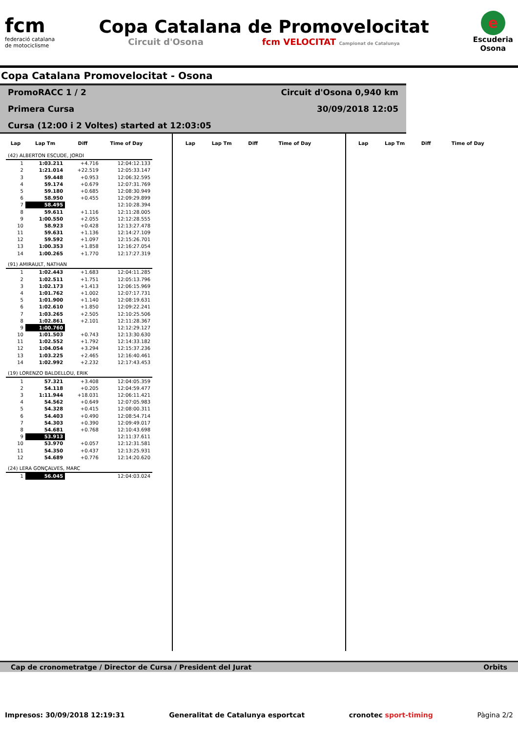fcm
federació catalana
de motociclisme
Copa Catalana de Promovelocitat
Circuit d'Osona fcm VELOCITAT Campionat de Catalunya
e
Escuderia
Osona
Copa Catalana Promovelocitat - Osona
PromoRACC 1 / 2
Circuit d'Osona 0,940 km
Primera Cursa
30/09/2018 12:05
Cursa (12:00 i 2 Voltes) started at 12:03:05
| Lap | Lap Tm | Diff | Time of Day |
| --- | --- | --- | --- |
| (42) ALBERTON ESCUDE, JORDI | | | |
| 1 | 1:03.211 | +4.716 | 12:04:12.133 |
| 2 | 1:21.014 | +22.519 | 12:05:33.147 |
| 3 | 59.448 | +0.953 | 12:06:32.595 |
| 4 | 59.174 | +0.679 | 12:07:31.769 |
| 5 | 59.180 | +0.685 | 12:08:30.949 |
| 6 | 58.950 | +0.455 | 12:09:29.899 |
| 7 | 58.495 | | 12:10:28.394 |
| 8 | 59.611 | +1.116 | 12:11:28.005 |
| 9 | 1:00.550 | +2.055 | 12:12:28.555 |
| 10 | 58.923 | +0.428 | 12:13:27.478 |
| 11 | 59.631 | +1.136 | 12:14:27.109 |
| 12 | 59.592 | +1.097 | 12:15:26.701 |
| 13 | 1:00.353 | +1.858 | 12:16:27.054 |
| 14 | 1:00.265 | +1.770 | 12:17:27.319 |
| (91) AMIRAULT, NATHAN | | | |
| 1 | 1:02.443 | +1.683 | 12:04:11.285 |
| 2 | 1:02.511 | +1.751 | 12:05:13.796 |
| 3 | 1:02.173 | +1.413 | 12:06:15.969 |
| 4 | 1:01.762 | +1.002 | 12:07:17.731 |
| 5 | 1:01.900 | +1.140 | 12:08:19.631 |
| 6 | 1:02.610 | +1.850 | 12:09:22.241 |
| 7 | 1:03.265 | +2.505 | 12:10:25.506 |
| 8 | 1:02.861 | +2.101 | 12:11:28.367 |
| 9 | 1:00.760 | | 12:12:29.127 |
| 10 | 1:01.503 | +0.743 | 12:13:30.630 |
| 11 | 1:02.552 | +1.792 | 12:14:33.182 |
| 12 | 1:04.054 | +3.294 | 12:15:37.236 |
| 13 | 1:03.225 | +2.465 | 12:16:40.461 |
| 14 | 1:02.992 | +2.232 | 12:17:43.453 |
| (19) LORENZO BALDELLOU, ERIK | | | |
| 1 | 57.321 | +3.408 | 12:04:05.359 |
| 2 | 54.118 | +0.205 | 12:04:59.477 |
| 3 | 1:11.944 | +18.031 | 12:06:11.421 |
| 4 | 54.562 | +0.649 | 12:07:05.983 |
| 5 | 54.328 | +0.415 | 12:08:00.311 |
| 6 | 54.403 | +0.490 | 12:08:54.714 |
| 7 | 54.303 | +0.390 | 12:09:49.017 |
| 8 | 54.681 | +0.768 | 12:10:43.698 |
| 9 | 53.913 | | 12:11:37.611 |
| 10 | 53.970 | +0.057 | 12:12:31.581 |
| 11 | 54.350 | +0.437 | 12:13:25.931 |
| 12 | 54.689 | +0.776 | 12:14:20.620 |
| (24) LERA GONÇALVES, MARC | | | |
| 1 | 56.045 | | 12:04:03.024 |
| Lap | Lap Tm | Diff | Time of Day |
| --- | --- | --- | --- |
| Lap | Lap Tm | Diff | Time of Day |
| --- | --- | --- | --- |
Cap de cronometratge / Director de Cursa / President del Jurat Orbits
Impresos: 30/09/2018 12:19:31 Generalitat de Catalunya esportcat cronotec sport-timing Pàgina 2/2